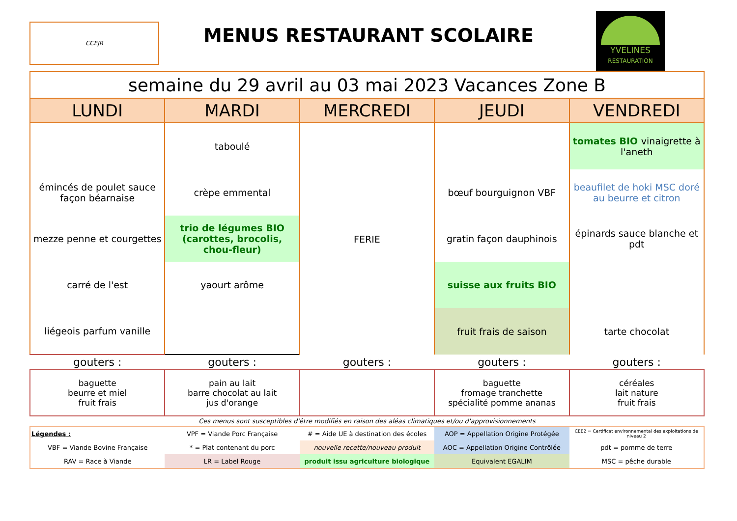CCEJR
MENUS RESTAURANT SCOLAIRE
YVELINES
RESTAURATION
| semaine du 29 avril au 03 mai 2023 Vacances Zone B | | | | |
| --- | --- | --- | --- | --- |
| LUNDI | MARDI | MERCREDI | JEUDI | VENDREDI |
| | taboulé | FERIE | | tomates BIO vinaigrette à l'aneth |
| émincés de poulet sauce façon béarnaise | crèpe emmental | | bœuf bourguignon VBF | beaufilet de hoki MSC doré au beurre et citron |
| mezze penne et courgettes | trio de légumes BIO (carottes, brocolis, chou-fleur) | | gratin façon dauphinois | épinards sauce blanche et pdt |
| carré de l'est | yaourt arôme | | suisse aux fruits BIO | |
| liégeois parfum vanille | | | fruit frais de saison | tarte chocolat |
| gouters : | gouters : | gouters : | gouters : | gouters : |
| baguette beurre et miel fruit frais | pain au lait barre chocolat au lait jus d'orange | | baguette fromage tranchette spécialité pomme ananas | céréales lait nature fruit frais |
| Ces menus sont susceptibles d'être modifiés en raison des aléas climatiques et/ou d'approvisionnements | | | | |
| Légendes : | VPF = Viande Porc Française | # = Aide UE à destination des écoles | AOP = Appellation Origine Protégée | CEE2 = Certificat environnemental des exploitations de niveau 2 |
| VBF = Viande Bovine Française | * = Plat contenant du porc | nouvelle recette/nouveau produit | AOC = Appellation Origine Contrôlée | pdt = pomme de terre |
| RAV = Race à Viande | LR = Label Rouge | produit issu agriculture biologique | Equivalent EGALIM | MSC = pêche durable |